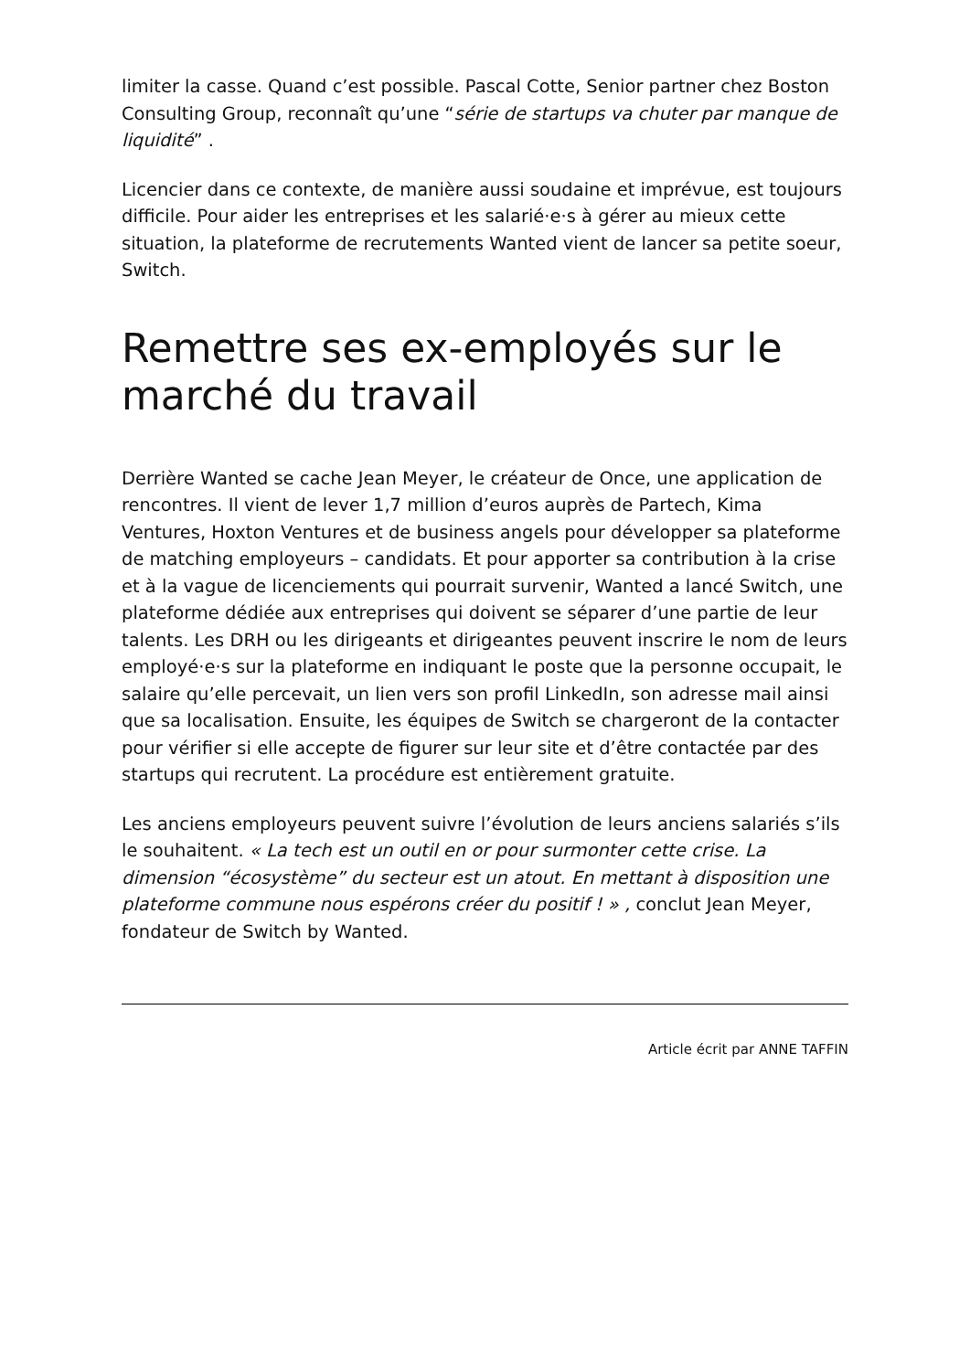limiter la casse. Quand c’est possible. Pascal Cotte, Senior partner chez Boston Consulting Group, reconnaît qu’une “série de startups va chuter par manque de liquidité” .
Licencier dans ce contexte, de manière aussi soudaine et imprévue, est toujours difficile. Pour aider les entreprises et les salarié·e·s à gérer au mieux cette situation, la plateforme de recrutements Wanted vient de lancer sa petite soeur, Switch.
Remettre ses ex-employés sur le marché du travail
Derrière Wanted se cache Jean Meyer, le créateur de Once, une application de rencontres. Il vient de lever 1,7 million d’euros auprès de Partech, Kima Ventures, Hoxton Ventures et de business angels pour développer sa plateforme de matching employeurs – candidats. Et pour apporter sa contribution à la crise et à la vague de licenciements qui pourrait survenir, Wanted a lancé Switch, une plateforme dédiée aux entreprises qui doivent se séparer d’une partie de leur talents. Les DRH ou les dirigeants et dirigeantes peuvent inscrire le nom de leurs employé·e·s sur la plateforme en indiquant le poste que la personne occupait, le salaire qu’elle percevait, un lien vers son profil LinkedIn, son adresse mail ainsi que sa localisation. Ensuite, les équipes de Switch se chargeront de la contacter pour vérifier si elle accepte de figurer sur leur site et d’être contactée par des startups qui recrutent. La procédure est entièrement gratuite.
Les anciens employeurs peuvent suivre l’évolution de leurs anciens salariés s’ils le souhaitent. « La tech est un outil en or pour surmonter cette crise. La dimension “écosystème” du secteur est un atout. En mettant à disposition une plateforme commune nous espérons créer du positif ! » , conclut Jean Meyer, fondateur de Switch by Wanted.
Article écrit par ANNE TAFFIN